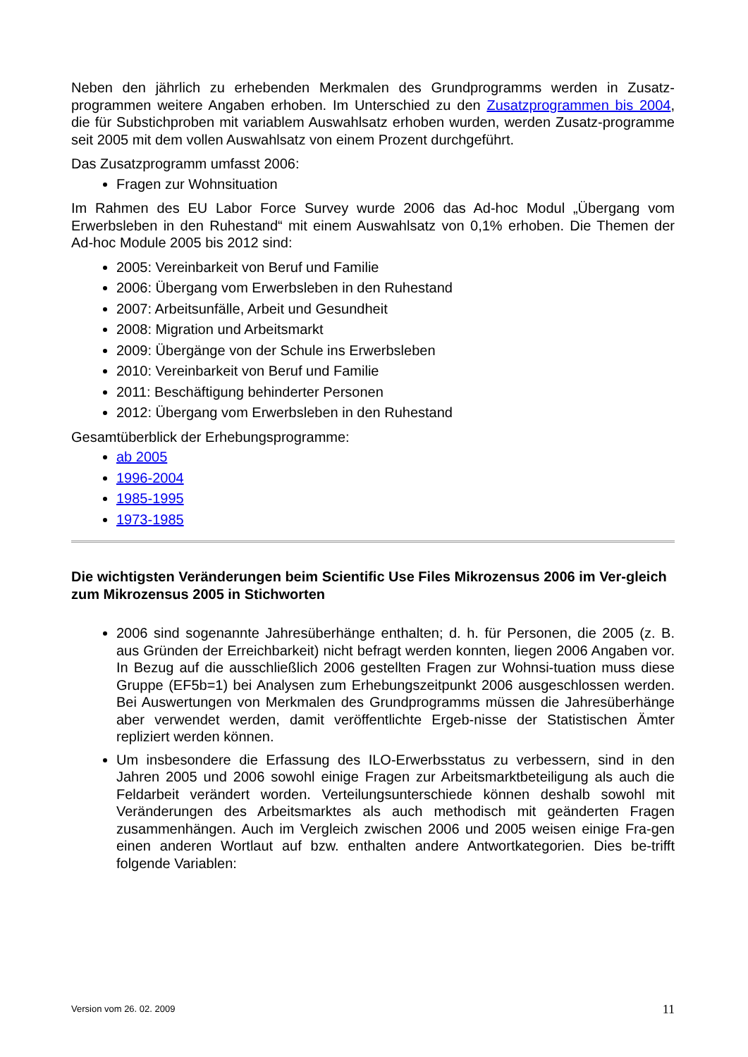Neben den jährlich zu erhebenden Merkmalen des Grundprogramms werden in Zusatz-programmen weitere Angaben erhoben. Im Unterschied zu den Zusatzprogrammen bis 2004, die für Substichproben mit variablem Auswahlsatz erhoben wurden, werden Zusatz-programme seit 2005 mit dem vollen Auswahlsatz von einem Prozent durchgeführt.
Das Zusatzprogramm umfasst 2006:
Fragen zur Wohnsituation
Im Rahmen des EU Labor Force Survey wurde 2006 das Ad-hoc Modul „Übergang vom Erwerbsleben in den Ruhestand“ mit einem Auswahlsatz von 0,1% erhoben. Die Themen der Ad-hoc Module 2005 bis 2012 sind:
2005: Vereinbarkeit von Beruf und Familie
2006: Übergang vom Erwerbsleben in den Ruhestand
2007: Arbeitsunfälle, Arbeit und Gesundheit
2008: Migration und Arbeitsmarkt
2009: Übergänge von der Schule ins Erwerbsleben
2010: Vereinbarkeit von Beruf und Familie
2011: Beschäftigung behinderter Personen
2012: Übergang vom Erwerbsleben in den Ruhestand
Gesamtüberblick der Erhebungsprogramme:
ab 2005
1996-2004
1985-1995
1973-1985
Die wichtigsten Veränderungen beim Scientific Use Files Mikrozensus 2006 im Ver-gleich zum Mikrozensus 2005 in Stichworten
2006 sind sogenannte Jahresüberhänge enthalten; d. h. für Personen, die 2005 (z. B. aus Gründen der Erreichbarkeit) nicht befragt werden konnten, liegen 2006 Angaben vor. In Bezug auf die ausschließlich 2006 gestellten Fragen zur Wohnsi-tuation muss diese Gruppe (EF5b=1) bei Analysen zum Erhebungszeitpunkt 2006 ausgeschlossen werden. Bei Auswertungen von Merkmalen des Grundprogramms müssen die Jahresüberhänge aber verwendet werden, damit veröffentlichte Ergeb-nisse der Statistischen Ämter repliziert werden können.
Um insbesondere die Erfassung des ILO-Erwerbsstatus zu verbessern, sind in den Jahren 2005 und 2006 sowohl einige Fragen zur Arbeitsmarktbeteiligung als auch die Feldarbeit verändert worden. Verteilungsunterschiede können deshalb sowohl mit Veränderungen des Arbeitsmarktes als auch methodisch mit geänderten Fragen zusammenhängen. Auch im Vergleich zwischen 2006 und 2005 weisen einige Fra-gen einen anderen Wortlaut auf bzw. enthalten andere Antwortkategorien. Dies be-trifft folgende Variablen:
Version vom 26. 02. 2009 11